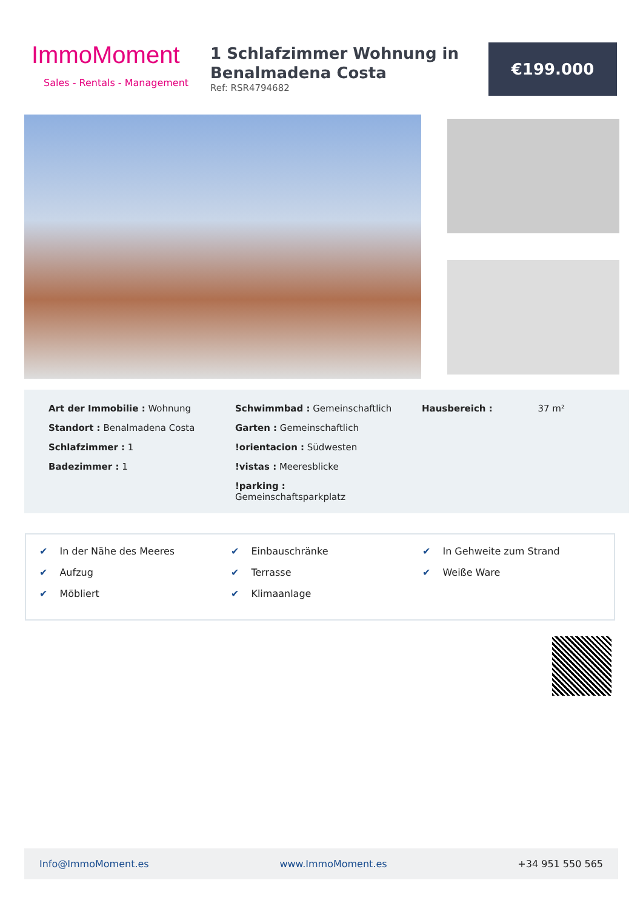ImmoMoment
Sales - Rentals - Management
1 Schlafzimmer Wohnung in Benalmadena Costa
Ref: RSR4794682
€199.000
Art der Immobilie : Wohnung
Standort : Benalmadena Costa
Schlafzimmer : 1
Badezimmer : 1
Schwimmbad : Gemeinschaftlich
Garten : Gemeinschaftlich
!orientacion : Südwesten
!vistas : Meeresblicke
!parking :
Gemeinschaftsparkplatz
Hausbereich : 37 m²
✔ In der Nähe des Meeres
✔ Aufzug
✔ Möbliert
✔ Einbauschränke
✔ Terrasse
✔ Klimaanlage
✔ In Gehweite zum Strand
✔ Weiße Ware
Info@ImmoMoment.es www.ImmoMoment.es +34 951 550 565